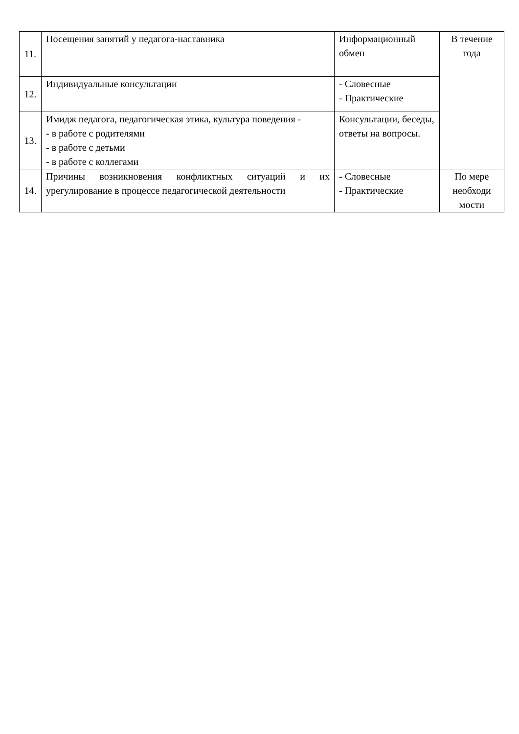| 11. | Посещения занятий у педагога-наставника | Информационный обмен | В течение года |
| 12. | Индивидуальные консультации | - Словесные - Практические | |
| 13. | Имидж педагога, педагогическая этика, культура поведения - - в работе с родителями - в работе с детьми - в работе с коллегами | Консультации, беседы, ответы на вопросы. | |
| 14. | Причины возникновения конфликтных ситуаций и их урегулирование в процессе педагогической деятельности | - Словесные - Практические | По мере необходи мости |